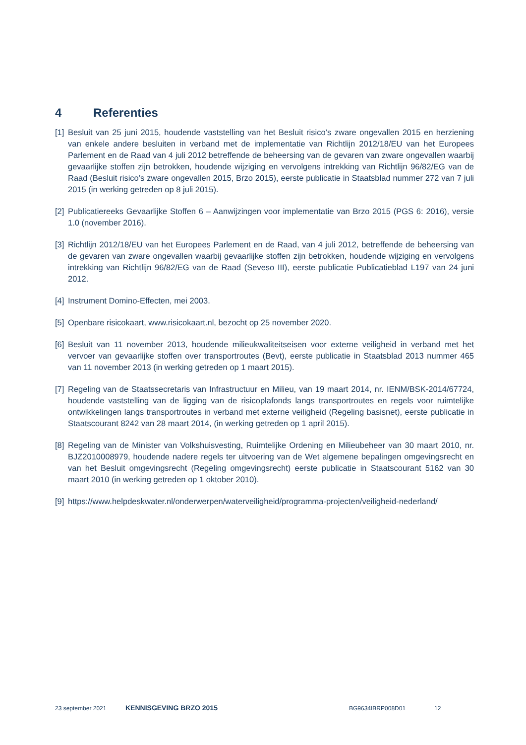4 Referenties
[1] Besluit van 25 juni 2015, houdende vaststelling van het Besluit risico’s zware ongevallen 2015 en herziening van enkele andere besluiten in verband met de implementatie van Richtlijn 2012/18/EU van het Europees Parlement en de Raad van 4 juli 2012 betreffende de beheersing van de gevaren van zware ongevallen waarbij gevaarlijke stoffen zijn betrokken, houdende wijziging en vervolgens intrekking van Richtlijn 96/82/EG van de Raad (Besluit risico’s zware ongevallen 2015, Brzo 2015), eerste publicatie in Staatsblad nummer 272 van 7 juli 2015 (in werking getreden op 8 juli 2015).
[2] Publicatiereeks Gevaarlijke Stoffen 6 – Aanwijzingen voor implementatie van Brzo 2015 (PGS 6: 2016), versie 1.0 (november 2016).
[3] Richtlijn 2012/18/EU van het Europees Parlement en de Raad, van 4 juli 2012, betreffende de beheersing van de gevaren van zware ongevallen waarbij gevaarlijke stoffen zijn betrokken, houdende wijziging en vervolgens intrekking van Richtlijn 96/82/EG van de Raad (Seveso III), eerste publicatie Publicatieblad L197 van 24 juni 2012.
[4] Instrument Domino-Effecten, mei 2003.
[5] Openbare risicokaart, www.risicokaart.nl, bezocht op 25 november 2020.
[6] Besluit van 11 november 2013, houdende milieukwaliteitseisen voor externe veiligheid in verband met het vervoer van gevaarlijke stoffen over transportroutes (Bevt), eerste publicatie in Staatsblad 2013 nummer 465 van 11 november 2013 (in werking getreden op 1 maart 2015).
[7] Regeling van de Staatssecretaris van Infrastructuur en Milieu, van 19 maart 2014, nr. IENM/BSK-2014/67724, houdende vaststelling van de ligging van de risicoplafonds langs transportroutes en regels voor ruimtelijke ontwikkelingen langs transportroutes in verband met externe veiligheid (Regeling basisnet), eerste publicatie in Staatscourant 8242 van 28 maart 2014, (in werking getreden op 1 april 2015).
[8] Regeling van de Minister van Volkshuisvesting, Ruimtelijke Ordening en Milieubeheer van 30 maart 2010, nr. BJZ2010008979, houdende nadere regels ter uitvoering van de Wet algemene bepalingen omgevingsrecht en van het Besluit omgevingsrecht (Regeling omgevingsrecht) eerste publicatie in Staatscourant 5162 van 30 maart 2010 (in werking getreden op 1 oktober 2010).
[9] https://www.helpdeskwater.nl/onderwerpen/waterveiligheid/programma-projecten/veiligheid-nederland/
23 september 2021 KENNISGEVING BRZO 2015 BG9634IBRP008D01 12